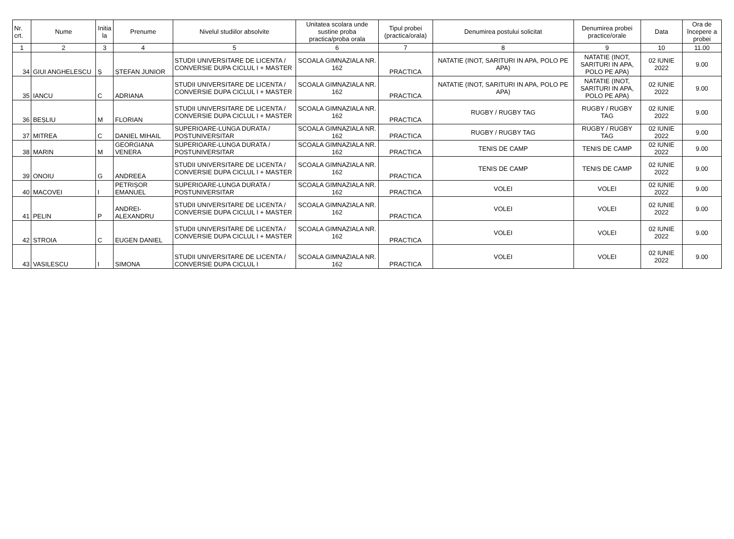| Nr. crt. | Nume | Initia la | Prenume | Nivelul studiilor absolvite | Unitatea scolara unde sustine proba practica/proba orala | Tipul probei (practica/orala) | Denumirea postului solicitat | Denumirea probei practice/orale | Data | Ora de începere a probei |
| --- | --- | --- | --- | --- | --- | --- | --- | --- | --- | --- |
| 1 | 2 | 3 | 4 | 5 | 6 | 7 | 8 | 9 | 10 | 11.00 |
| 34 | GIUI ANGHELESCU | Ș | ȘTEFAN JUNIOR | STUDII UNIVERSITARE DE LICENTA / CONVERSIE DUPA CICLUL I + MASTER | SCOALA GIMNAZIALA NR. 162 | PRACTICA | NATATIE (INOT, SARITURI IN APA, POLO PE APA) | NATATIE (INOT, SARITURI IN APA, POLO PE APA) | 02 IUNIE 2022 | 9.00 |
| 35 | IANCU | C | ADRIANA | STUDII UNIVERSITARE DE LICENTA / CONVERSIE DUPA CICLUL I + MASTER | SCOALA GIMNAZIALA NR. 162 | PRACTICA | NATATIE (INOT, SARITURI IN APA, POLO PE APA) | NATATIE (INOT, SARITURI IN APA, POLO PE APA) | 02 IUNIE 2022 | 9.00 |
| 36 | BEȘLIU | M | FLORIAN | STUDII UNIVERSITARE DE LICENTA / CONVERSIE DUPA CICLUL I + MASTER | SCOALA GIMNAZIALA NR. 162 | PRACTICA | RUGBY / RUGBY TAG | RUGBY / RUGBY TAG | 02 IUNIE 2022 | 9.00 |
| 37 | MITREA | C | DANIEL MIHAIL | SUPERIOARE-LUNGA DURATA / POSTUNIVERSITAR | SCOALA GIMNAZIALA NR. 162 | PRACTICA | RUGBY / RUGBY TAG | RUGBY / RUGBY TAG | 02 IUNIE 2022 | 9.00 |
| 38 | MARIN | M | GEORGIANA VENERA | SUPERIOARE-LUNGA DURATA / POSTUNIVERSITAR | SCOALA GIMNAZIALA NR. 162 | PRACTICA | TENIS DE CAMP | TENIS DE CAMP | 02 IUNIE 2022 | 9.00 |
| 39 | ONOIU | G | ANDREEA | STUDII UNIVERSITARE DE LICENTA / CONVERSIE DUPA CICLUL I + MASTER | SCOALA GIMNAZIALA NR. 162 | PRACTICA | TENIS DE CAMP | TENIS DE CAMP | 02 IUNIE 2022 | 9.00 |
| 40 | MACOVEI | I | PETRIȘOR EMANUEL | SUPERIOARE-LUNGA DURATA / POSTUNIVERSITAR | SCOALA GIMNAZIALA NR. 162 | PRACTICA | VOLEI | VOLEI | 02 IUNIE 2022 | 9.00 |
| 41 | PELIN | P | ANDREI-ALEXANDRU | STUDII UNIVERSITARE DE LICENTA / CONVERSIE DUPA CICLUL I + MASTER | SCOALA GIMNAZIALA NR. 162 | PRACTICA | VOLEI | VOLEI | 02 IUNIE 2022 | 9.00 |
| 42 | STROIA | C | EUGEN DANIEL | STUDII UNIVERSITARE DE LICENTA / CONVERSIE DUPA CICLUL I + MASTER | SCOALA GIMNAZIALA NR. 162 | PRACTICA | VOLEI | VOLEI | 02 IUNIE 2022 | 9.00 |
| 43 | VASILESCU | I | SIMONA | STUDII UNIVERSITARE DE LICENTA / CONVERSIE DUPA CICLUL I | SCOALA GIMNAZIALA NR. 162 | PRACTICA | VOLEI | VOLEI | 02 IUNIE 2022 | 9.00 |